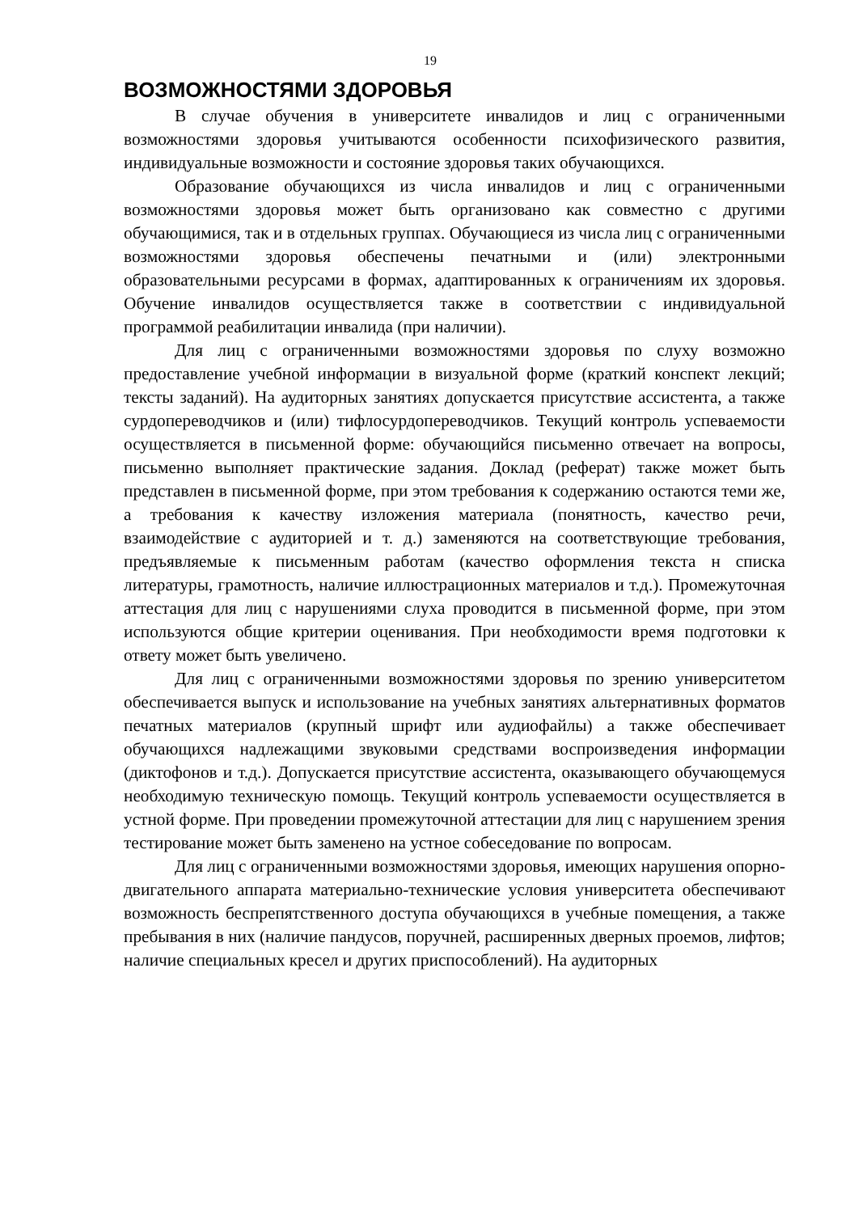19
ВОЗМОЖНОСТЯМИ ЗДОРОВЬЯ
В случае обучения в университете инвалидов и лиц с ограниченными возможностями здоровья учитываются особенности психофизического развития, индивидуальные возможности и состояние здоровья таких обучающихся.
Образование обучающихся из числа инвалидов и лиц с ограниченными возможностями здоровья может быть организовано как совместно с другими обучающимися, так и в отдельных группах. Обучающиеся из числа лиц с ограниченными возможностями здоровья обеспечены печатными и (или) электронными образовательными ресурсами в формах, адаптированных к ограничениям их здоровья. Обучение инвалидов осуществляется также в соответствии с индивидуальной программой реабилитации инвалида (при наличии).
Для лиц с ограниченными возможностями здоровья по слуху возможно предоставление учебной информации в визуальной форме (краткий конспект лекций; тексты заданий). На аудиторных занятиях допускается присутствие ассистента, а также сурдопереводчиков и (или) тифлосурдопереводчиков. Текущий контроль успеваемости осуществляется в письменной форме: обучающийся письменно отвечает на вопросы, письменно выполняет практические задания. Доклад (реферат) также может быть представлен в письменной форме, при этом требования к содержанию остаются теми же, а требования к качеству изложения материала (понятность, качество речи, взаимодействие с аудиторией и т. д.) заменяются на соответствующие требования, предъявляемые к письменным работам (качество оформления текста н списка литературы, грамотность, наличие иллюстрационных материалов и т.д.). Промежуточная аттестация для лиц с нарушениями слуха проводится в письменной форме, при этом используются общие критерии оценивания. При необходимости время подготовки к ответу может быть увеличено.
Для лиц с ограниченными возможностями здоровья по зрению университетом обеспечивается выпуск и использование на учебных занятиях альтернативных форматов печатных материалов (крупный шрифт или аудиофайлы) а также обеспечивает обучающихся надлежащими звуковыми средствами воспроизведения информации (диктофонов и т.д.). Допускается присутствие ассистента, оказывающего обучающемуся необходимую техническую помощь. Текущий контроль успеваемости осуществляется в устной форме. При проведении промежуточной аттестации для лиц с нарушением зрения тестирование может быть заменено на устное собеседование по вопросам.
Для лиц с ограниченными возможностями здоровья, имеющих нарушения опорно-двигательного аппарата материально-технические условия университета обеспечивают возможность беспрепятственного доступа обучающихся в учебные помещения, а также пребывания в них (наличие пандусов, поручней, расширенных дверных проемов, лифтов; наличие специальных кресел и других приспособлений). На аудиторных